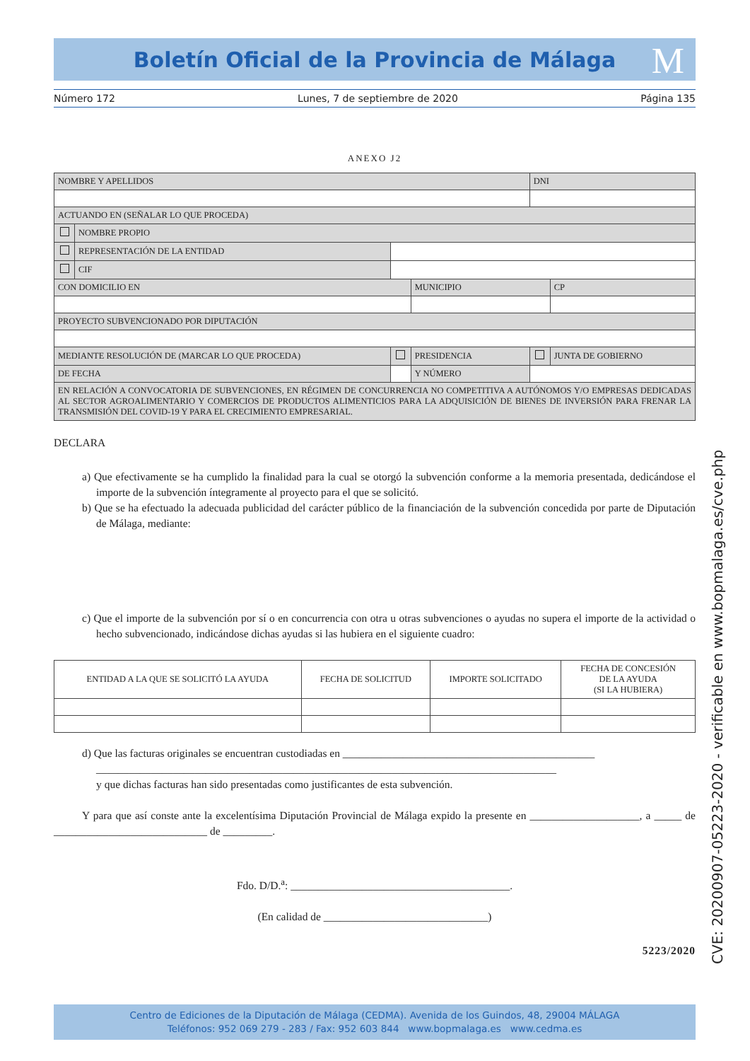Boletín Oficial de la Provincia de Málaga
M
Número 172 Lunes, 7 de septiembre de 2020 Página 135
ANEXO J2
| NOMBRE Y APELLIDOS | | | | | | DNI | |
| ACTUANDO EN (SEÑALAR LO QUE PROCEDA) | | | | | | | |
| | NOMBRE PROPIO | | | | | | |
| | REPRESENTACIÓN DE LA ENTIDAD | | | | | | |
| | CIF | | | | | | |
| CON DOMICILIO EN | | | | | MUNICIPIO | | CP |
| PROYECTO SUBVENCIONADO POR DIPUTACIÓN | | | | | | | |
| MEDIANTE RESOLUCIÓN DE (MARCAR LO QUE PROCEDA) | | | | PRESIDENCIA | | | JUNTA DE GOBIERNO |
| DE FECHA | | | | | Y NÚMERO | | |
| EN RELACIÓN A CONVOCATORIA DE SUBVENCIONES, EN RÉGIMEN DE CONCURRENCIA NO COMPETITIVA A AUTÓNOMOS Y/O EMPRESAS DEDICADAS AL SECTOR AGROALIMENTARIO Y COMERCIOS DE PRODUCTOS ALIMENTICIOS PARA LA ADQUISICIÓN DE BIENES DE INVERSIÓN PARA FRENAR LA TRANSMISIÓN DEL COVID-19 Y PARA EL CRECIMIENTO EMPRESARIAL. | | | | | | | |
DECLARA
a) Que efectivamente se ha cumplido la finalidad para la cual se otorgó la subvención conforme a la memoria presentada, dedicándose el importe de la subvención íntegramente al proyecto para el que se solicitó.
b) Que se ha efectuado la adecuada publicidad del carácter público de la financiación de la subvención concedida por parte de Diputación de Málaga, mediante:
c) Que el importe de la subvención por sí o en concurrencia con otra u otras subvenciones o ayudas no supera el importe de la actividad o hecho subvencionado, indicándose dichas ayudas si las hubiera en el siguiente cuadro:
| ENTIDAD A LA QUE SE SOLICITÓ LA AYUDA | FECHA DE SOLICITUD | IMPORTE SOLICITADO | FECHA DE CONCESIÓN DE LA AYUDA (SI LA HUBIERA) |
| --- | --- | --- | --- |
d) Que las facturas originales se encuentran custodiadas en ______________________________________________
____________________________________________________________________________________
y que dichas facturas han sido presentadas como justificantes de esta subvención.
Y para que así conste ante la excelentísima Diputación Provincial de Málaga expido la presente en ____________________, a _____ de ____________________________ de _________.
Fdo. D/D.<sup>a</sup>: ________________________________________.
(En calidad de ______________________________)
5223/2020
CVE: 20200907-05223-2020 - verificable en www.bopmalaga.es/cve.php
Centro de Ediciones de la Diputación de Málaga (CEDMA). Avenida de los Guindos, 48, 29004 MÁLAGA
Teléfonos: 952 069 279 - 283 / Fax: 952 603 844 www.bopmalaga.es www.cedma.es